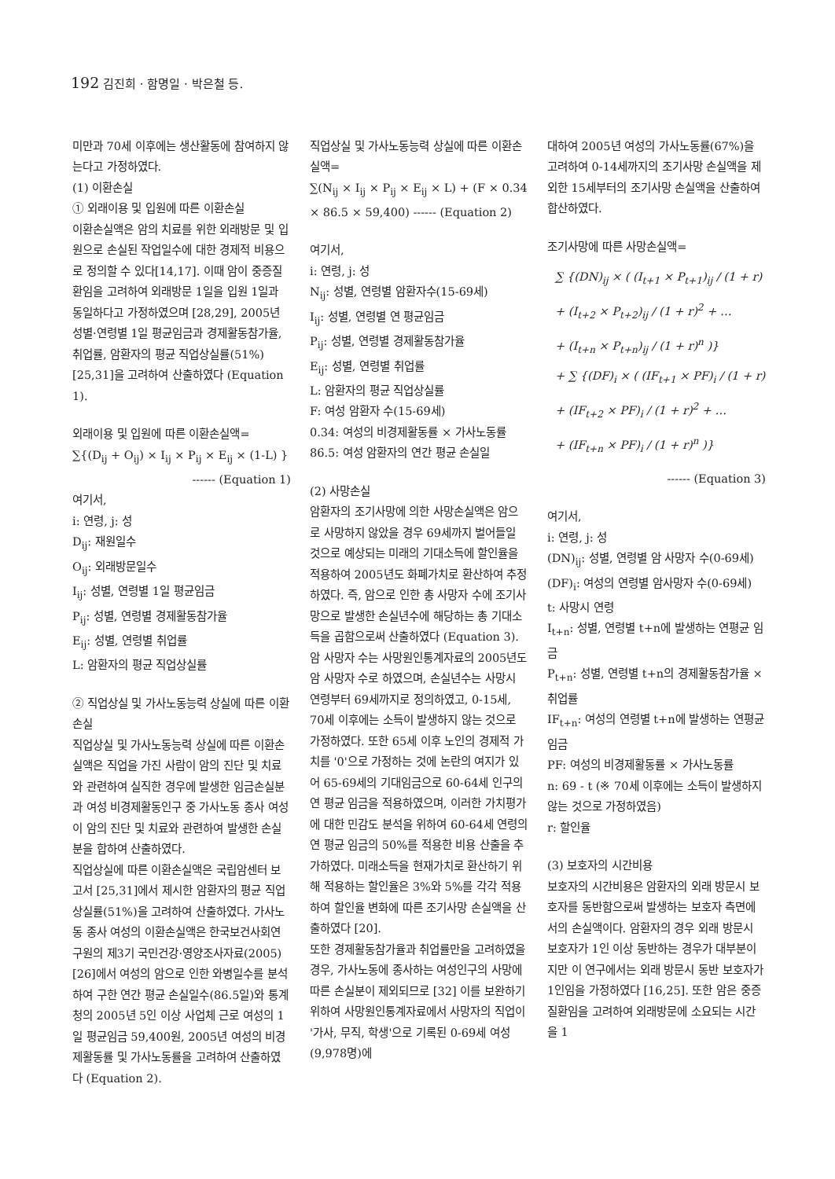192 김진희 · 함명일 · 박은철 등.
미만과 70세 이후에는 생산활동에 참여하지 않는다고 가정하였다.
(1) 이환손실
① 외래이용 및 입원에 따른 이환손실
이환손실액은 암의 치료를 위한 외래방문 및 입원으로 손실된 작업일수에 대한 경제적 비용으로 정의할 수 있다[14,17]. 이때 암이 중증질환임을 고려하여 외래방문 1일을 입원 1일과 동일하다고 가정하였으며 [28,29], 2005년 성별·연령별 1일 평균임금과 경제활동참가율, 취업률, 암환자의 평균 직업상실률(51%) [25,31]을 고려하여 산출하였다 (Equation 1).
외래이용 및 입원에 따른 이환손실액=
∑{(D<sub>ij</sub> + O<sub>ij</sub>) × I<sub>ij</sub> × P<sub>ij</sub> × E<sub>ij</sub> × (1-L) }
------ (Equation 1)
여기서,
i: 연령, j: 성
D<sub>ij</sub>: 재원일수
O<sub>ij</sub>: 외래방문일수
I<sub>ij</sub>: 성별, 연령별 1일 평균임금
P<sub>ij</sub>: 성별, 연령별 경제활동참가율
E<sub>ij</sub>: 성별, 연령별 취업률
L: 암환자의 평균 직업상실률
② 직업상실 및 가사노동능력 상실에 따른 이환손실
직업상실 및 가사노동능력 상실에 따른 이환손실액은 직업을 가진 사람이 암의 진단 및 치료와 관련하여 실직한 경우에 발생한 임금손실분과 여성 비경제활동인구 중 가사노동 종사 여성이 암의 진단 및 치료와 관련하여 발생한 손실분을 합하여 산출하였다.
직업상실에 따른 이환손실액은 국립암센터 보고서 [25,31]에서 제시한 암환자의 평균 직업상실률(51%)을 고려하여 산출하였다. 가사노동 종사 여성의 이환손실액은 한국보건사회연구원의 제3기 국민건강·영양조사자료(2005) [26]에서 여성의 암으로 인한 와병일수를 분석하여 구한 연간 평균 손실일수(86.5일)와 통계청의 2005년 5인 이상 사업체 근로 여성의 1일 평균임금 59,400원, 2005년 여성의 비경제활동률 및 가사노동률을 고려하여 산출하였다 (Equation 2).
직업상실 및 가사노동능력 상실에 따른 이환손실액=
∑(N<sub>ij</sub> × I<sub>ij</sub> × P<sub>ij</sub> × E<sub>ij</sub> × L) + (F × 0.34 × 86.5 × 59,400) ------ (Equation 2)
여기서,
i: 연령, j: 성
N<sub>ij</sub>: 성별, 연령별 암환자수(15-69세)
I<sub>ij</sub>: 성별, 연령별 연 평균임금
P<sub>ij</sub>: 성별, 연령별 경제활동참가율
E<sub>ij</sub>: 성별, 연령별 취업률
L: 암환자의 평균 직업상실률
F: 여성 암환자 수(15-69세)
0.34: 여성의 비경제활동률 × 가사노동률
86.5: 여성 암환자의 연간 평균 손실일
(2) 사망손실
암환자의 조기사망에 의한 사망손실액은 암으로 사망하지 않았을 경우 69세까지 벌어들일 것으로 예상되는 미래의 기대소득에 할인율을 적용하여 2005년도 화폐가치로 환산하여 추정하였다. 즉, 암으로 인한 총 사망자 수에 조기사망으로 발생한 손실년수에 해당하는 총 기대소득을 곱함으로써 산출하였다 (Equation 3). 암 사망자 수는 사망원인통계자료의 2005년도 암 사망자 수로 하였으며, 손실년수는 사망시 연령부터 69세까지로 정의하였고, 0-15세, 70세 이후에는 소득이 발생하지 않는 것으로 가정하였다. 또한 65세 이후 노인의 경제적 가치를 '0'으로 가정하는 것에 논란의 여지가 있어 65-69세의 기대임금으로 60-64세 인구의 연 평균 임금을 적용하였으며, 이러한 가치평가에 대한 민감도 분석을 위하여 60-64세 연령의 연 평균 임금의 50%를 적용한 비용 산출을 추가하였다. 미래소득을 현재가치로 환산하기 위해 적용하는 할인율은 3%와 5%를 각각 적용하여 할인율 변화에 따른 조기사망 손실액을 산출하였다 [20].
또한 경제활동참가율과 취업률만을 고려하였을 경우, 가사노동에 종사하는 여성인구의 사망에 따른 손실분이 제외되므로 [32] 이를 보완하기 위하여 사망원인통계자료에서 사망자의 직업이 '가사, 무직, 학생'으로 기록된 0-69세 여성(9,978명)에
대하여 2005년 여성의 가사노동률(67%)을 고려하여 0-14세까지의 조기사망 손실액을 제외한 15세부터의 조기사망 손실액을 산출하여 합산하였다.
조기사망에 따른 사망손실액=
∑ {(DN)<sub>ij</sub> × ( (I<sub>t+1</sub> × P<sub>t+1</sub>)<sub>ij</sub> / (1 + r)
+ (I<sub>t+2</sub> × P<sub>t+2</sub>)<sub>ij</sub> / (1 + r)<sup>2</sup> + …
+ (I<sub>t+n</sub> × P<sub>t+n</sub>)<sub>ij</sub> / (1 + r)<sup>n</sup> )}
+ ∑ {(DF)<sub>i</sub> × ( (IF<sub>t+1</sub> × PF)<sub>i</sub> / (1 + r)
+ (IF<sub>t+2</sub> × PF)<sub>i</sub> / (1 + r)<sup>2</sup> + …
+ (IF<sub>t+n</sub> × PF)<sub>i</sub> / (1 + r)<sup>n</sup> )}
------ (Equation 3)
여기서,
i: 연령, j: 성
(DN)<sub>ij</sub>: 성별, 연령별 암 사망자 수(0-69세)
(DF)<sub>i</sub>: 여성의 연령별 암사망자 수(0-69세)
t: 사망시 연령
I<sub>t+n</sub>: 성별, 연령별 t+n에 발생하는 연평균 임금
P<sub>t+n</sub>: 성별, 연령별 t+n의 경제활동참가율 × 취업률
IF<sub>t+n</sub>: 여성의 연령별 t+n에 발생하는 연평균 임금
PF: 여성의 비경제활동률 × 가사노동률
n: 69 - t (※ 70세 이후에는 소득이 발생하지 않는 것으로 가정하였음)
r: 할인율
(3) 보호자의 시간비용
보호자의 시간비용은 암환자의 외래 방문시 보호자를 동반함으로써 발생하는 보호자 측면에서의 손실액이다. 암환자의 경우 외래 방문시 보호자가 1인 이상 동반하는 경우가 대부분이지만 이 연구에서는 외래 방문시 동반 보호자가 1인임을 가정하였다 [16,25]. 또한 암은 중증질환임을 고려하여 외래방문에 소요되는 시간을 1